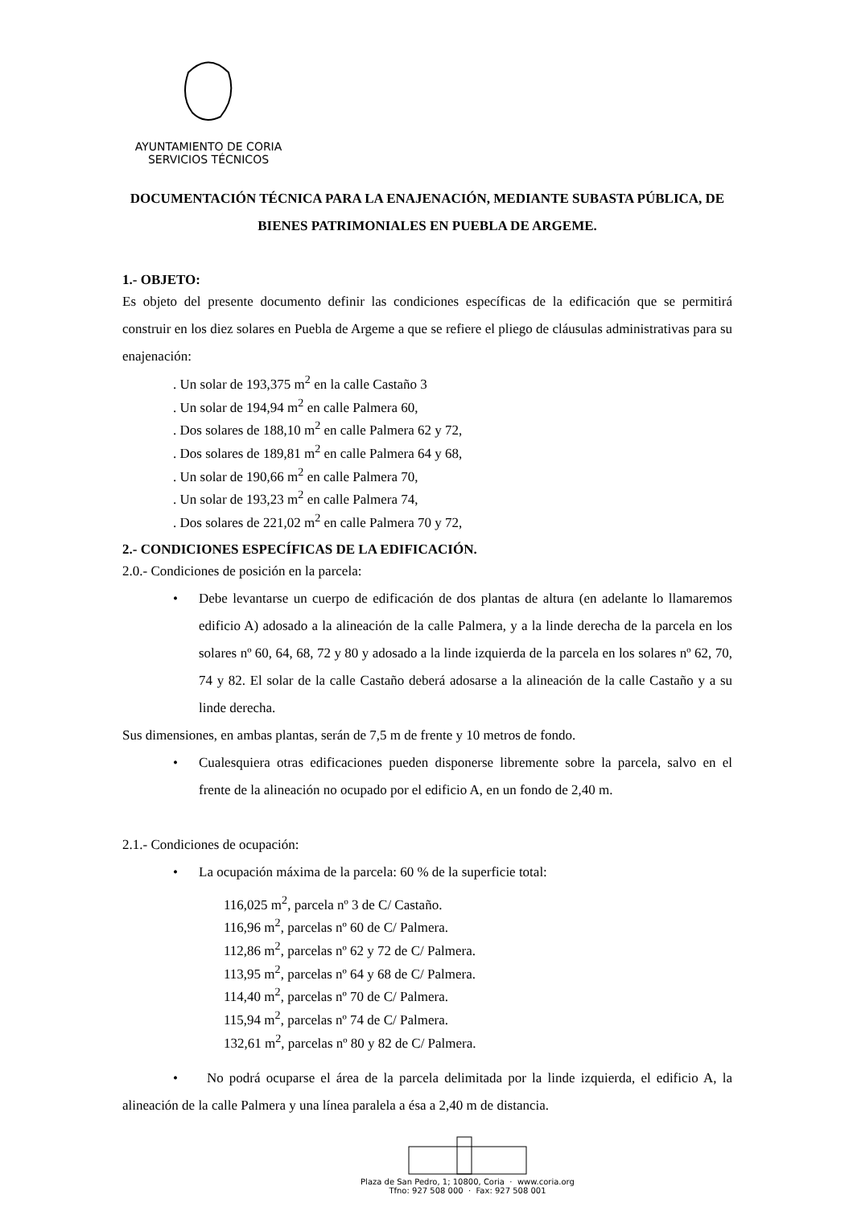AYUNTAMIENTO DE CORIA
SERVICIOS TÉCNICOS
DOCUMENTACIÓN TÉCNICA PARA LA ENAJENACIÓN, MEDIANTE SUBASTA PÚBLICA, DE BIENES PATRIMONIALES EN PUEBLA DE ARGEME.
1.- OBJETO:
Es objeto del presente documento definir las condiciones específicas de la edificación que se permitirá construir en los diez solares en Puebla de Argeme a que se refiere el pliego de cláusulas administrativas para su enajenación:
. Un solar de 193,375 m<sup>2</sup> en la calle Castaño 3
. Un solar de 194,94 m<sup>2</sup> en calle Palmera 60,
. Dos solares de 188,10 m<sup>2</sup> en calle Palmera 62 y 72,
. Dos solares de 189,81 m<sup>2</sup> en calle Palmera 64 y 68,
. Un solar de 190,66 m<sup>2</sup> en calle Palmera 70,
. Un solar de 193,23 m<sup>2</sup> en calle Palmera 74,
. Dos solares de 221,02 m<sup>2</sup> en calle Palmera 70 y 72,
2.- CONDICIONES ESPECÍFICAS DE LA EDIFICACIÓN.
2.0.- Condiciones de posición en la parcela:
• Debe levantarse un cuerpo de edificación de dos plantas de altura (en adelante lo llamaremos edificio A) adosado a la alineación de la calle Palmera, y a la linde derecha de la parcela en los solares nº 60, 64, 68, 72 y 80 y adosado a la linde izquierda de la parcela en los solares nº 62, 70, 74 y 82. El solar de la calle Castaño deberá adosarse a la alineación de la calle Castaño y a su linde derecha.
Sus dimensiones, en ambas plantas, serán de 7,5 m de frente y 10 metros de fondo.
• Cualesquiera otras edificaciones pueden disponerse libremente sobre la parcela, salvo en el frente de la alineación no ocupado por el edificio A, en un fondo de 2,40 m.
2.1.- Condiciones de ocupación:
• La ocupación máxima de la parcela: 60 % de la superficie total:
116,025 m<sup>2</sup>, parcela nº 3 de C/ Castaño.
116,96 m<sup>2</sup>, parcelas nº 60 de C/ Palmera.
112,86 m<sup>2</sup>, parcelas nº 62 y 72 de C/ Palmera.
113,95 m<sup>2</sup>, parcelas nº 64 y 68 de C/ Palmera.
114,40 m<sup>2</sup>, parcelas nº 70 de C/ Palmera.
115,94 m<sup>2</sup>, parcelas nº 74 de C/ Palmera.
132,61 m<sup>2</sup>, parcelas nº 80 y 82 de C/ Palmera.
• No podrá ocuparse el área de la parcela delimitada por la linde izquierda, el edificio A, la alineación de la calle Palmera y una línea paralela a ésa a 2,40 m de distancia.
Plaza de San Pedro, 1; 10800, Coria · www.coria.org
Tfno: 927 508 000 · Fax: 927 508 001